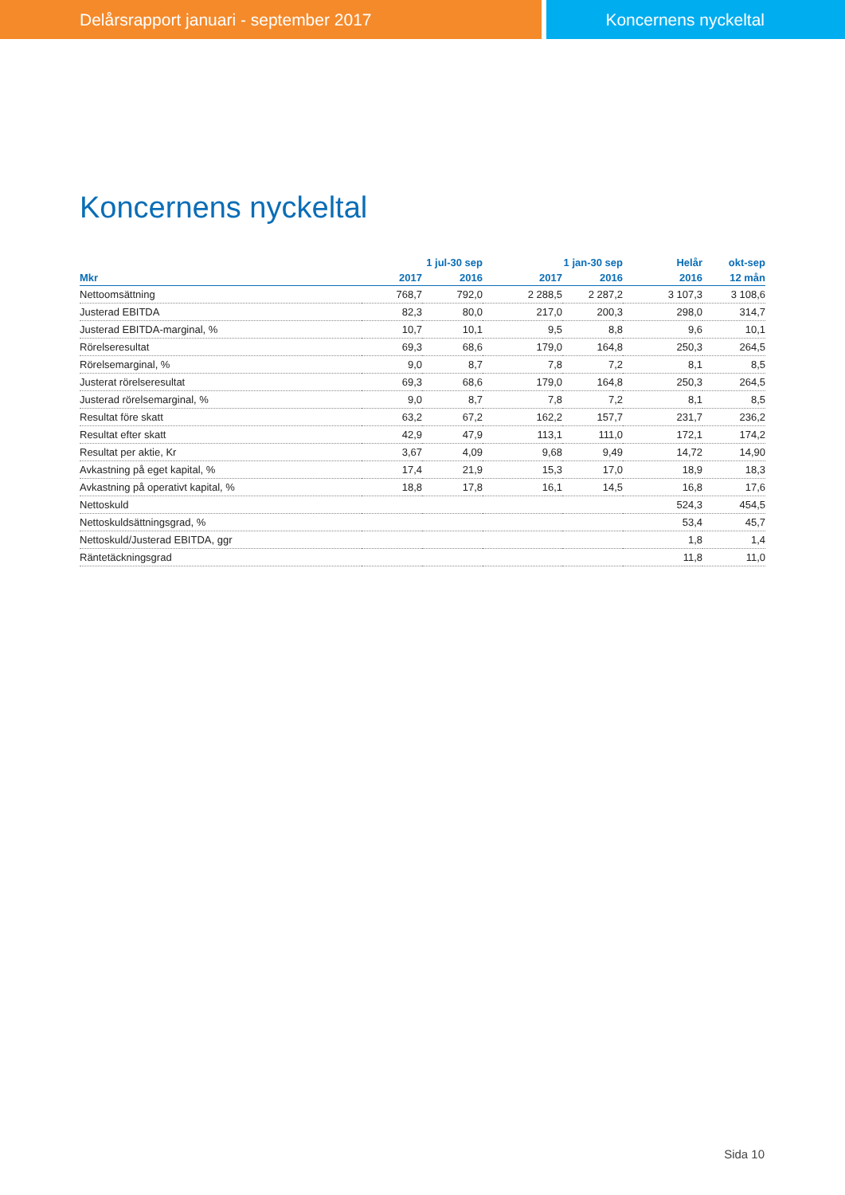Delårsrapport januari - september 2017
Koncernens nyckeltal
Koncernens nyckeltal
| | 1 jul-30 sep | | 1 jan-30 sep | | Helår | okt-sep |
| --- | --- | --- | --- | --- | --- | --- |
| Mkr | 2017 | 2016 | 2017 | 2016 | 2016 | 12 mån |
| Nettoomsättning | 768,7 | 792,0 | 2 288,5 | 2 287,2 | 3 107,3 | 3 108,6 |
| Justerad EBITDA | 82,3 | 80,0 | 217,0 | 200,3 | 298,0 | 314,7 |
| Justerad EBITDA-marginal, % | 10,7 | 10,1 | 9,5 | 8,8 | 9,6 | 10,1 |
| Rörelseresultat | 69,3 | 68,6 | 179,0 | 164,8 | 250,3 | 264,5 |
| Rörelsemarginal, % | 9,0 | 8,7 | 7,8 | 7,2 | 8,1 | 8,5 |
| Justerat rörelseresultat | 69,3 | 68,6 | 179,0 | 164,8 | 250,3 | 264,5 |
| Justerad rörelsemarginal, % | 9,0 | 8,7 | 7,8 | 7,2 | 8,1 | 8,5 |
| Resultat före skatt | 63,2 | 67,2 | 162,2 | 157,7 | 231,7 | 236,2 |
| Resultat efter skatt | 42,9 | 47,9 | 113,1 | 111,0 | 172,1 | 174,2 |
| Resultat per aktie, Kr | 3,67 | 4,09 | 9,68 | 9,49 | 14,72 | 14,90 |
| Avkastning på eget kapital, % | 17,4 | 21,9 | 15,3 | 17,0 | 18,9 | 18,3 |
| Avkastning på operativt kapital, % | 18,8 | 17,8 | 16,1 | 14,5 | 16,8 | 17,6 |
| Nettoskuld | | | | | 524,3 | 454,5 |
| Nettoskuldsättningsgrad, % | | | | | 53,4 | 45,7 |
| Nettoskuld/Justerad EBITDA, ggr | | | | | 1,8 | 1,4 |
| Räntetäckningsgrad | | | | | 11,8 | 11,0 |
Sida 10